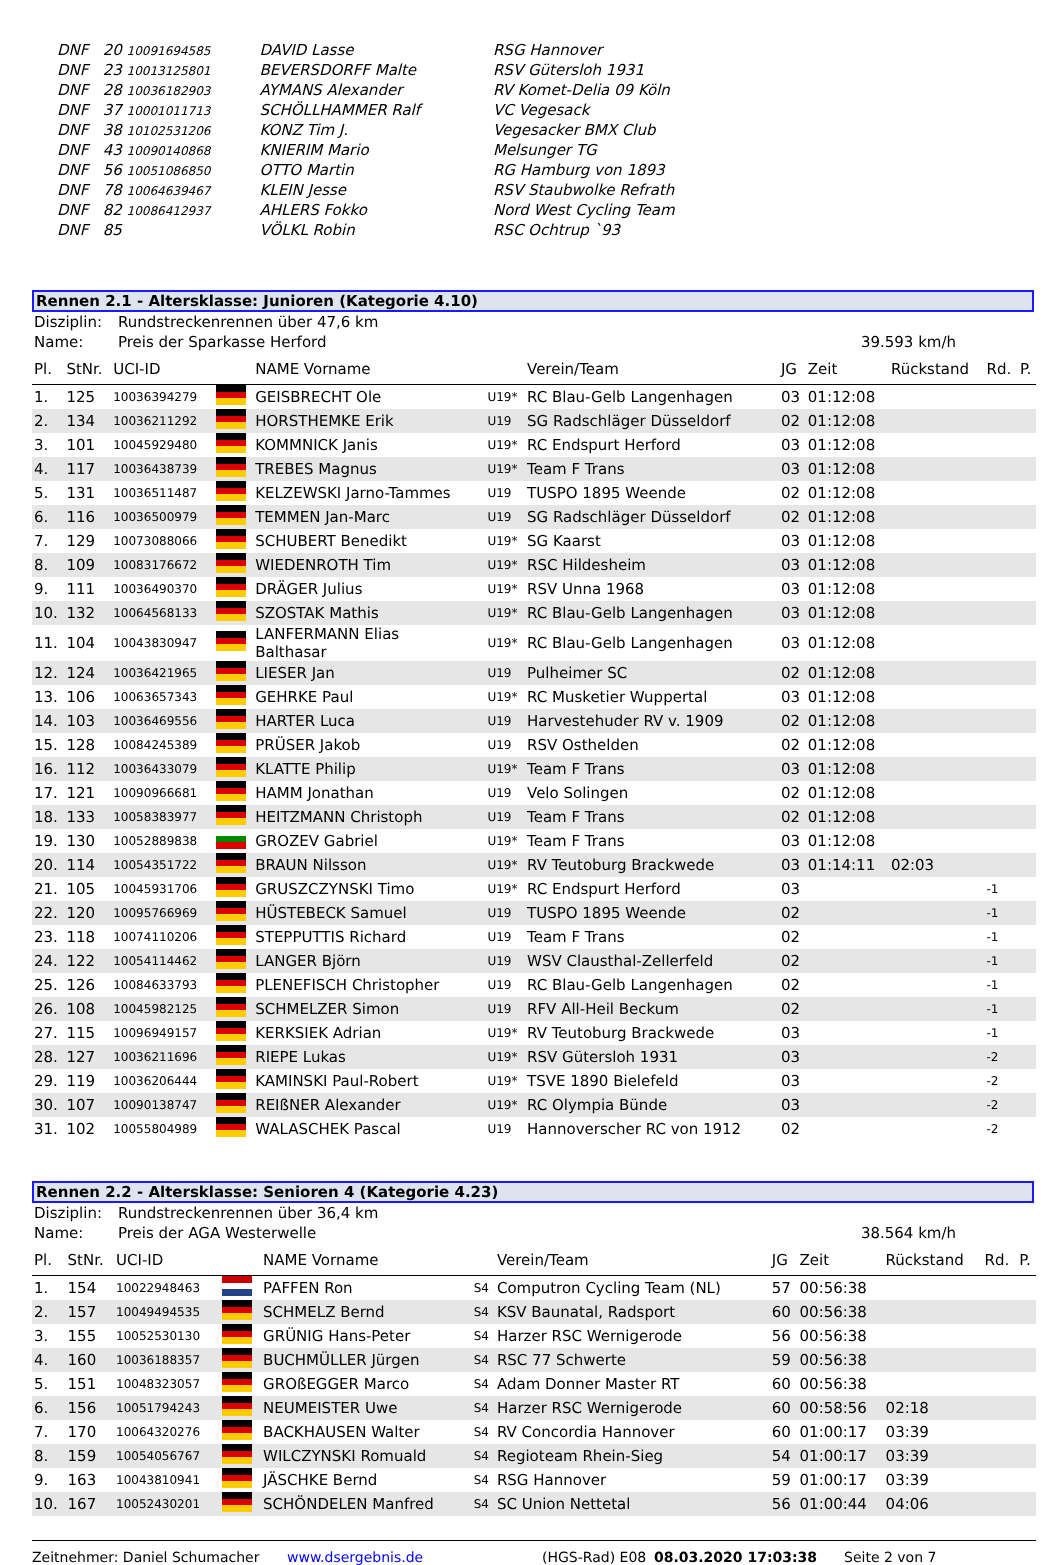| DNF | 20 10091694585 | DAVID Lasse | RSG Hannover |
| DNF | 23 10013125801 | BEVERSDORFF Malte | RSV Gütersloh 1931 |
| DNF | 28 10036182903 | AYMANS Alexander | RV Komet-Delia 09 Köln |
| DNF | 37 10001011713 | SCHÖLLHAMMER Ralf | VC Vegesack |
| DNF | 38 10102531206 | KONZ Tim J. | Vegesacker BMX Club |
| DNF | 43 10090140868 | KNIERIM Mario | Melsunger TG |
| DNF | 56 10051086850 | OTTO Martin | RG Hamburg von 1893 |
| DNF | 78 10064639467 | KLEIN Jesse | RSV Staubwolke Refrath |
| DNF | 82 10086412937 | AHLERS Fokko | Nord West Cycling Team |
| DNF | 85 | VÖLKL Robin | RSC Ochtrup `93 |
Rennen 2.1 - Altersklasse: Junioren (Kategorie 4.10)
| Disziplin: | Rundstreckenrennen über 47,6 km | |
| Name: | Preis der Sparkasse Herford | 39.593 km/h |
| Pl. | StNr. | UCI-ID | | NAME Vorname | | Verein/Team | JG | Zeit | Rückstand | Rd. | P. |
| --- | --- | --- | --- | --- | --- | --- | --- | --- | --- | --- | --- |
| 1. | 125 | 10036394279 | | GEISBRECHT Ole | U19* | RC Blau-Gelb Langenhagen | 03 | 01:12:08 | | | |
| 2. | 134 | 10036211292 | | HORSTHEMKE Erik | U19 | SG Radschläger Düsseldorf | 02 | 01:12:08 | | | |
| 3. | 101 | 10045929480 | | KOMMNICK Janis | U19* | RC Endspurt Herford | 03 | 01:12:08 | | | |
| 4. | 117 | 10036438739 | | TREBES Magnus | U19* | Team F Trans | 03 | 01:12:08 | | | |
| 5. | 131 | 10036511487 | | KELZEWSKI Jarno-Tammes | U19 | TUSPO 1895 Weende | 02 | 01:12:08 | | | |
| 6. | 116 | 10036500979 | | TEMMEN Jan-Marc | U19 | SG Radschläger Düsseldorf | 02 | 01:12:08 | | | |
| 7. | 129 | 10073088066 | | SCHUBERT Benedikt | U19* | SG Kaarst | 03 | 01:12:08 | | | |
| 8. | 109 | 10083176672 | | WIEDENROTH Tim | U19* | RSC Hildesheim | 03 | 01:12:08 | | | |
| 9. | 111 | 10036490370 | | DRÄGER Julius | U19* | RSV Unna 1968 | 03 | 01:12:08 | | | |
| 10. | 132 | 10064568133 | | SZOSTAK Mathis | U19* | RC Blau-Gelb Langenhagen | 03 | 01:12:08 | | | |
| 11. | 104 | 10043830947 | | LANFERMANN Elias Balthasar | U19* | RC Blau-Gelb Langenhagen | 03 | 01:12:08 | | | |
| 12. | 124 | 10036421965 | | LIESER Jan | U19 | Pulheimer SC | 02 | 01:12:08 | | | |
| 13. | 106 | 10063657343 | | GEHRKE Paul | U19* | RC Musketier Wuppertal | 03 | 01:12:08 | | | |
| 14. | 103 | 10036469556 | | HARTER Luca | U19 | Harvestehuder RV v. 1909 | 02 | 01:12:08 | | | |
| 15. | 128 | 10084245389 | | PRÜSER Jakob | U19 | RSV Osthelden | 02 | 01:12:08 | | | |
| 16. | 112 | 10036433079 | | KLATTE Philip | U19* | Team F Trans | 03 | 01:12:08 | | | |
| 17. | 121 | 10090966681 | | HAMM Jonathan | U19 | Velo Solingen | 02 | 01:12:08 | | | |
| 18. | 133 | 10058383977 | | HEITZMANN Christoph | U19 | Team F Trans | 02 | 01:12:08 | | | |
| 19. | 130 | 10052889838 | | GROZEV Gabriel | U19* | Team F Trans | 03 | 01:12:08 | | | |
| 20. | 114 | 10054351722 | | BRAUN Nilsson | U19* | RV Teutoburg Brackwede | 03 | 01:14:11 | 02:03 | | |
| 21. | 105 | 10045931706 | | GRUSZCZYNSKI Timo | U19* | RC Endspurt Herford | 03 | | | -1 | |
| 22. | 120 | 10095766969 | | HÜSTEBECK Samuel | U19 | TUSPO 1895 Weende | 02 | | | -1 | |
| 23. | 118 | 10074110206 | | STEPPUTTIS Richard | U19 | Team F Trans | 02 | | | -1 | |
| 24. | 122 | 10054114462 | | LANGER Björn | U19 | WSV Clausthal-Zellerfeld | 02 | | | -1 | |
| 25. | 126 | 10084633793 | | PLENEFISCH Christopher | U19 | RC Blau-Gelb Langenhagen | 02 | | | -1 | |
| 26. | 108 | 10045982125 | | SCHMELZER Simon | U19 | RFV All-Heil Beckum | 02 | | | -1 | |
| 27. | 115 | 10096949157 | | KERKSIEK Adrian | U19* | RV Teutoburg Brackwede | 03 | | | -1 | |
| 28. | 127 | 10036211696 | | RIEPE Lukas | U19* | RSV Gütersloh 1931 | 03 | | | -2 | |
| 29. | 119 | 10036206444 | | KAMINSKI Paul-Robert | U19* | TSVE 1890 Bielefeld | 03 | | | -2 | |
| 30. | 107 | 10090138747 | | REIßNER Alexander | U19* | RC Olympia Bünde | 03 | | | -2 | |
| 31. | 102 | 10055804989 | | WALASCHEK Pascal | U19 | Hannoverscher RC von 1912 | 02 | | | -2 | |
Rennen 2.2 - Altersklasse: Senioren 4 (Kategorie 4.23)
| Disziplin: | Rundstreckenrennen über 36,4 km | |
| Name: | Preis der AGA Westerwelle | 38.564 km/h |
| Pl. | StNr. | UCI-ID | | NAME Vorname | | Verein/Team | JG | Zeit | Rückstand | Rd. | P. |
| --- | --- | --- | --- | --- | --- | --- | --- | --- | --- | --- | --- |
| 1. | 154 | 10022948463 | | PAFFEN Ron | S4 | Computron Cycling Team (NL) | 57 | 00:56:38 | | | |
| 2. | 157 | 10049494535 | | SCHMELZ Bernd | S4 | KSV Baunatal, Radsport | 60 | 00:56:38 | | | |
| 3. | 155 | 10052530130 | | GRÜNIG Hans-Peter | S4 | Harzer RSC Wernigerode | 56 | 00:56:38 | | | |
| 4. | 160 | 10036188357 | | BUCHMÜLLER Jürgen | S4 | RSC 77 Schwerte | 59 | 00:56:38 | | | |
| 5. | 151 | 10048323057 | | GROßEGGER Marco | S4 | Adam Donner Master RT | 60 | 00:56:38 | | | |
| 6. | 156 | 10051794243 | | NEUMEISTER Uwe | S4 | Harzer RSC Wernigerode | 60 | 00:58:56 | 02:18 | | |
| 7. | 170 | 10064320276 | | BACKHAUSEN Walter | S4 | RV Concordia Hannover | 60 | 01:00:17 | 03:39 | | |
| 8. | 159 | 10054056767 | | WILCZYNSKI Romuald | S4 | Regioteam Rhein-Sieg | 54 | 01:00:17 | 03:39 | | |
| 9. | 163 | 10043810941 | | JÄSCHKE Bernd | S4 | RSG Hannover | 59 | 01:00:17 | 03:39 | | |
| 10. | 167 | 10052430201 | | SCHÖNDELEN Manfred | S4 | SC Union Nettetal | 56 | 01:00:44 | 04:06 | | |
Zeitnehmer: Daniel Schumacher www.dsergebnis.de (HGS-Rad) E08 08.03.2020 17:03:38 Seite 2 von 7